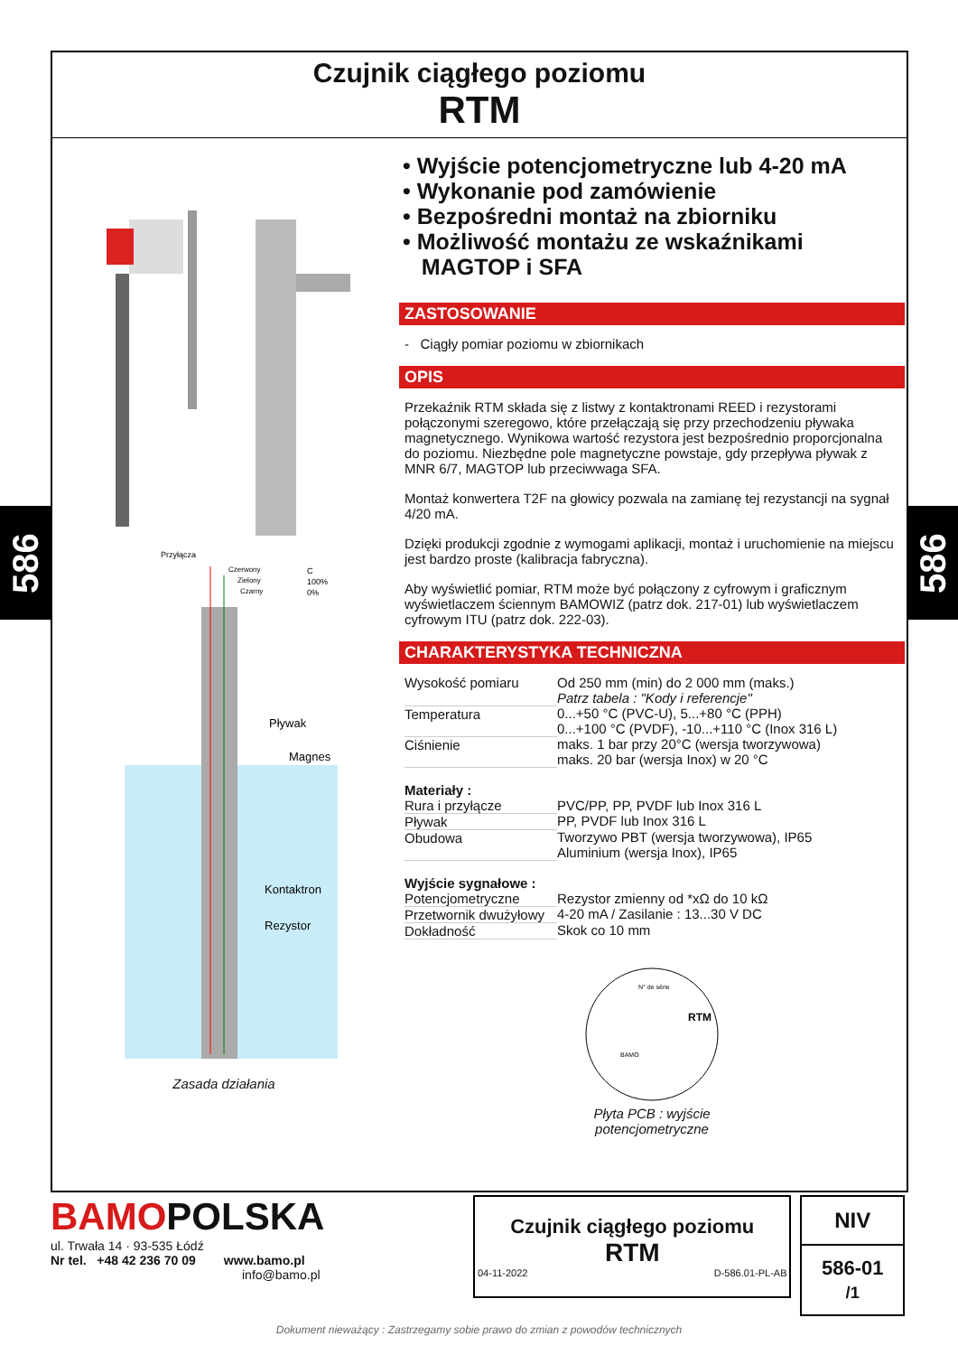586
586
Czujnik ciągłego poziomu
RTM
Przyłącza
Czerwony
Zielony
Czarny
C
100%
0%
Pływak
Magnes
Kontaktron
Rezystor
Zasada działania
• Wyjście potencjometryczne lub 4-20 mA
• Wykonanie pod zamówienie
• Bezpośredni montaż na zbiorniku
• Możliwość montażu ze wskaźnikami
MAGTOP i SFA
ZASTOSOWANIE
- Ciągły pomiar poziomu w zbiornikach
OPIS
Przekaźnik RTM składa się z listwy z kontaktronami REED i rezystorami połączonymi szeregowo, które przełączają się przy przechodzeniu pływaka magnetycznego. Wynikowa wartość rezystora jest bezpośrednio proporcjonalna do poziomu. Niezbędne pole magnetyczne powstaje, gdy przepływa pływak z MNR 6/7, MAGTOP lub przeciwwaga SFA.
Montaż konwertera T2F na głowicy pozwala na zamianę tej rezystancji na sygnał 4/20 mA.
Dzięki produkcji zgodnie z wymogami aplikacji, montaż i uruchomienie na miejscu jest bardzo proste (kalibracja fabryczna).
Aby wyświetlić pomiar, RTM może być połączony z cyfrowym i graficznym wyświetlaczem ściennym BAMOWIZ (patrz dok. 217-01) lub wyświetlaczem cyfrowym ITU (patrz dok. 222-03).
CHARAKTERYSTYKA TECHNICZNA
| Wysokość pomiaru | Od 250 mm (min) do 2 000 mm (maks.) Patrz tabela : "Kody i referencje" |
| Temperatura | 0...+50 °C (PVC-U), 5...+80 °C (PPH) 0...+100 °C (PVDF), -10...+110 °C (Inox 316 L) |
| Ciśnienie | maks. 1 bar przy 20°C (wersja tworzywowa) maks. 20 bar (wersja Inox) w 20 °C |
| Materiały : | |
| Rura i przyłącze | PVC/PP, PP, PVDF lub Inox 316 L |
| Pływak | PP, PVDF lub Inox 316 L |
| Obudowa | Tworzywo PBT (wersja tworzywowa), IP65 Aluminium (wersja Inox), IP65 |
| Wyjście sygnałowe : | |
| Potencjometryczne | Rezystor zmienny od *xΩ do 10 kΩ |
| Przetwornik dwużyłowy | 4-20 mA / Zasilanie : 13...30 V DC |
| Dokładność | Skok co 10 mm |
RTM
N° de série
BAMO
Płyta PCB : wyjście
potencjometryczne
BAMOPOLSKA
ul. Trwała 14 · 93-535 Łódź
Nr tel. +48 42 236 70 09 www.bamo.pl
info@bamo.pl
Czujnik ciągłego poziomu
RTM
04-11-2022 D-586.01-PL-AB
NIV
586-01 /1
Dokument nieważący : Zastrzegamy sobie prawo do zmian z powodów technicznych